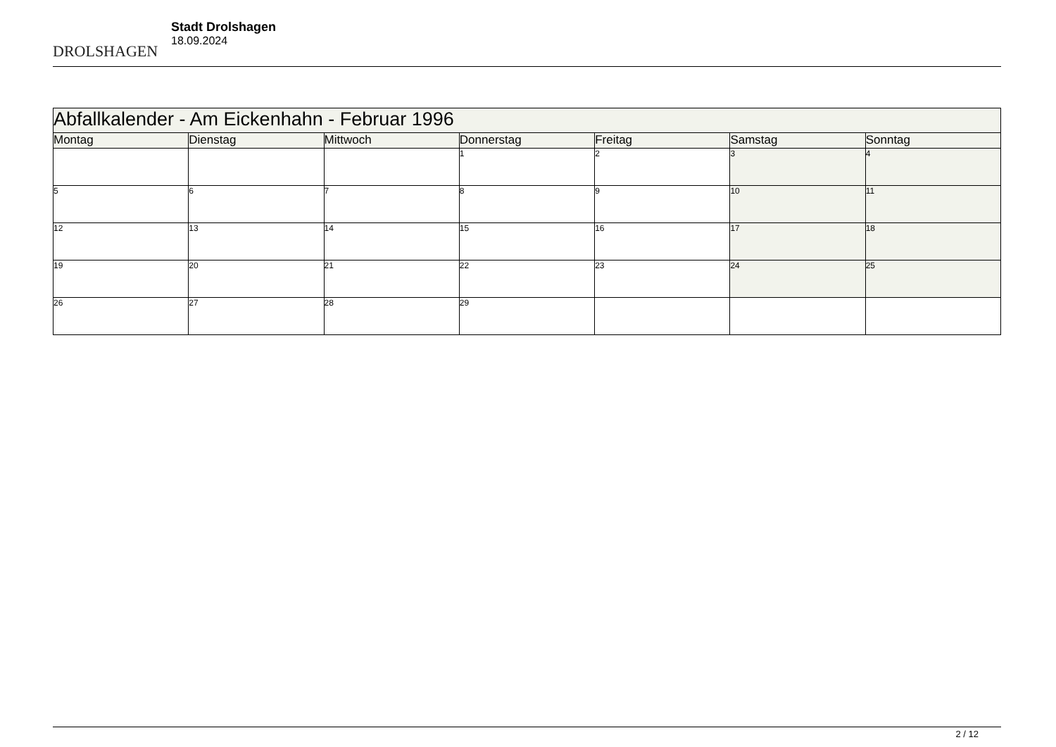DROLSHAGEN
Stadt Drolshagen
18.09.2024
| Abfallkalender - Am Eickenhahn - Februar 1996 | | | | | | |
| Montag | Dienstag | Mittwoch | Donnerstag | Freitag | Samstag | Sonntag |
| | | | 1 | 2 | 3 | 4 |
| 5 | 6 | 7 | 8 | 9 | 10 | 11 |
| 12 | 13 | 14 | 15 | 16 | 17 | 18 |
| 19 | 20 | 21 | 22 | 23 | 24 | 25 |
| 26 | 27 | 28 | 29 | | | |
2 / 12